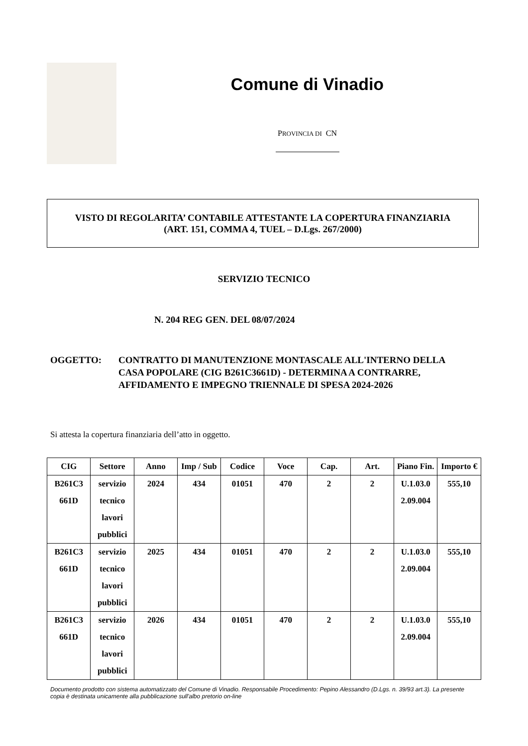Comune di Vinadio
PROVINCIA DI CN
VISTO DI REGOLARITA’ CONTABILE ATTESTANTE LA COPERTURA FINANZIARIA
(ART. 151, COMMA 4, TUEL – D.Lgs. 267/2000)
SERVIZIO TECNICO
N. 204 REG GEN. DEL 08/07/2024
OGGETTO: CONTRATTO DI MANUTENZIONE MONTASCALE ALL'INTERNO DELLA CASA POPOLARE (CIG B261C3661D) - DETERMINA A CONTRARRE, AFFIDAMENTO E IMPEGNO TRIENNALE DI SPESA 2024-2026
Si attesta la copertura finanziaria dell’atto in oggetto.
| CIG | Settore | Anno | Imp / Sub | Codice | Voce | Cap. | Art. | Piano Fin. | Importo € |
| --- | --- | --- | --- | --- | --- | --- | --- | --- | --- |
| B261C3 661D | servizio tecnico lavori pubblici | 2024 | 434 | 01051 | 470 | 2 | 2 | U.1.03.0 2.09.004 | 555,10 |
| B261C3 661D | servizio tecnico lavori pubblici | 2025 | 434 | 01051 | 470 | 2 | 2 | U.1.03.0 2.09.004 | 555,10 |
| B261C3 661D | servizio tecnico lavori pubblici | 2026 | 434 | 01051 | 470 | 2 | 2 | U.1.03.0 2.09.004 | 555,10 |
Documento prodotto con sistema automatizzato del Comune di Vinadio. Responsabile Procedimento: Pepino Alessandro (D.Lgs. n. 39/93 art.3). La presente copia è destinata unicamente alla pubblicazione sull'albo pretorio on-line